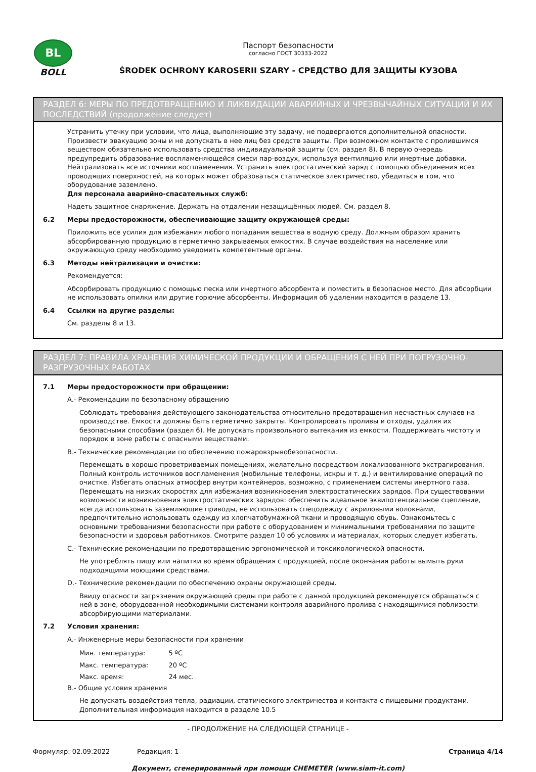BL
BOLL
Паспорт безопасности
согласно ГОСТ 30333-2022
ŚRODEK OCHRONY KAROSERII SZARY - СРЕДСТВО ДЛЯ ЗАЩИТЫ КУЗОВА
РАЗДЕЛ 6: МЕРЫ ПО ПРЕДОТВРАЩЕНИЮ И ЛИКВИДАЦИИ АВАРИЙНЫХ И ЧРЕЗВЫЧАЙНЫХ СИТУАЦИЙ И ИХ ПОСЛЕДСТВИЙ (продолжение следует)
Устранить утечку при условии, что лица, выполняющие эту задачу, не подвергаются дополнительной опасности. Произвести эвакуацию зоны и не допускать в нее лиц без средств защиты. При возможном контакте с пролившимся веществом обязательно использовать средства индивидуальной защиты (см. раздел 8). В первую очередь предупредить образование воспламеняющейся смеси пар-воздух, используя вентиляцию или инертные добавки. Нейтрализовать все источники воспламенения. Устранить электростатический заряд с помощью объединения всех проводящих поверхностей, на которых может образоваться статическое электричество, убедиться в том, что оборудование заземлено.
Для персонала аварийно-спасательных служб:
Надеть защитное снаряжение. Держать на отдалении незащищённых людей. См. раздел 8.
6.2 Меры предосторожности, обеспечивающие защиту окружающей среды:
Приложить все усилия для избежания любого попадания вещества в водную среду. Должным образом хранить абсорбированную продукцию в герметично закрываемых емкостях. В случае воздействия на население или окружающую среду необходимо уведомить компетентные органы.
6.3 Методы нейтрализации и очистки:
Рекомендуется:
Абсорбировать продукцию с помощью песка или инертного абсорбента и поместить в безопасное место. Для абсорбции не использовать опилки или другие горючие абсорбенты. Информация об удалении находится в разделе 13.
6.4 Ссылки на другие разделы:
См. разделы 8 и 13.
РАЗДЕЛ 7: ПРАВИЛА ХРАНЕНИЯ ХИМИЧЕСКОЙ ПРОДУКЦИИ И ОБРАЩЕНИЯ С НЕЙ ПРИ ПОГРУЗОЧНО-РАЗГРУЗОЧНЫХ РАБОТАХ
7.1 Меры предосторожности при обращении:
A.- Рекомендации по безопасному обращению
Соблюдать требования действующего законодательства относительно предотвращения несчастных случаев на производстве. Емкости должны быть герметично закрыты. Контролировать проливы и отходы, удаляя их безопасными способами (раздел 6). Не допускать произвольного вытекания из емкости. Поддерживать чистоту и порядок в зоне работы с опасными веществами.
B.- Технические рекомендации по обеспечению пожаровзрывобезопасности.
Перемещать в хорошо проветриваемых помещениях, желательно посредством локализованного экстрагирования. Полный контроль источников воспламенения (мобильные телефоны, искры и т. д.) и вентилирование операций по очистке. Избегать опасных атмосфер внутри контейнеров, возможно, с применением системы инертного газа. Перемещать на низких скоростях для избежания возникновения электростатических зарядов. При существовании возможности возникновения электростатических зарядов: обеспечить идеальное эквипотенциальное сцепление, всегда использовать заземляющие приводы, не использовать спецодежду с акриловыми волокнами, предпочтительно использовать одежду из хлопчатобумажной ткани и проводящую обувь. Ознакомьтесь с основными требованиями безопасности при работе с оборудованием и минимальными требованиями по защите безопасности и здоровья работников. Смотрите раздел 10 об условиях и материалах, которых следует избегать.
C.- Технические рекомендации по предотвращению эргономической и токсикологической опасности.
Не употреблять пищу или напитки во время обращения с продукцией, после окончания работы вымыть руки подходящими моющими средствами.
D.- Технические рекомендации по обеспечению охраны окружающей среды.
Ввиду опасности загрязнения окружающей среды при работе с данной продукцией рекомендуется обращаться с ней в зоне, оборудованной необходимыми системами контроля аварийного пролива с находящимися поблизости абсорбирующими материалами.
7.2 Условия хранения:
A.- Инженерные меры безопасности при хранении
| Мин. температура: | 5 ºC |
| Макс. температура: | 20 ºC |
| Макс. время: | 24 мес. |
B.- Общие условия хранения
Не допускать воздействия тепла, радиации, статического электричества и контакта с пищевыми продуктами. Дополнительная информация находится в разделе 10.5
- ПРОДОЛЖЕНИЕ НА СЛЕДУЮЩЕЙ СТРАНИЦЕ -
Формуляр: 02.09.2022 Редакция: 1 Страница 4/14
Документ, сгенерированный при помощи CHEMETER (www.siam-it.com)